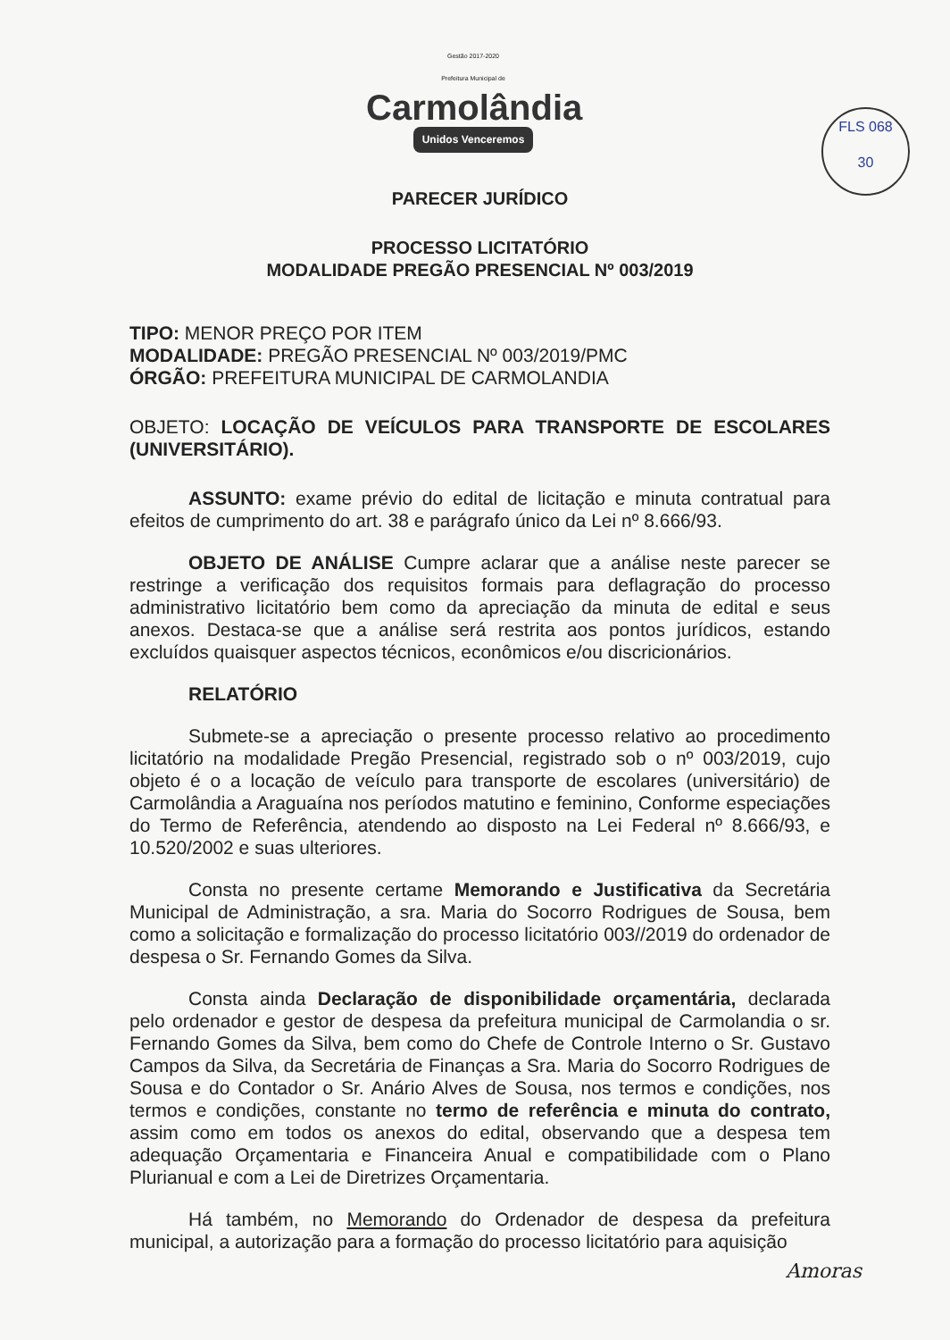Gestão 2017-2020
Prefeitura Municipal de
Carmolândia
Unidos Venceremos
FLS 068
30
PARECER JURÍDICO
PROCESSO LICITATÓRIO
MODALIDADE PREGÃO PRESENCIAL Nº 003/2019
TIPO: MENOR PREÇO POR ITEM
MODALIDADE: PREGÃO PRESENCIAL Nº 003/2019/PMC
ÓRGÃO: PREFEITURA MUNICIPAL DE CARMOLANDIA
OBJETO: LOCAÇÃO DE VEÍCULOS PARA TRANSPORTE DE ESCOLARES (UNIVERSITÁRIO).
ASSUNTO: exame prévio do edital de licitação e minuta contratual para efeitos de cumprimento do art. 38 e parágrafo único da Lei nº 8.666/93.
OBJETO DE ANÁLISE Cumpre aclarar que a análise neste parecer se restringe a verificação dos requisitos formais para deflagração do processo administrativo licitatório bem como da apreciação da minuta de edital e seus anexos. Destaca-se que a análise será restrita aos pontos jurídicos, estando excluídos quaisquer aspectos técnicos, econômicos e/ou discricionários.
RELATÓRIO
Submete-se a apreciação o presente processo relativo ao procedimento licitatório na modalidade Pregão Presencial, registrado sob o nº 003/2019, cujo objeto é o a locação de veículo para transporte de escolares (universitário) de Carmolândia a Araguaína nos períodos matutino e feminino, Conforme especiações do Termo de Referência, atendendo ao disposto na Lei Federal nº 8.666/93, e 10.520/2002 e suas ulteriores.
Consta no presente certame Memorando e Justificativa da Secretária Municipal de Administração, a sra. Maria do Socorro Rodrigues de Sousa, bem como a solicitação e formalização do processo licitatório 003//2019 do ordenador de despesa o Sr. Fernando Gomes da Silva.
Consta ainda Declaração de disponibilidade orçamentária, declarada pelo ordenador e gestor de despesa da prefeitura municipal de Carmolandia o sr. Fernando Gomes da Silva, bem como do Chefe de Controle Interno o Sr. Gustavo Campos da Silva, da Secretária de Finanças a Sra. Maria do Socorro Rodrigues de Sousa e do Contador o Sr. Anário Alves de Sousa, nos termos e condições, nos termos e condições, constante no termo de referência e minuta do contrato, assim como em todos os anexos do edital, observando que a despesa tem adequação Orçamentaria e Financeira Anual e compatibilidade com o Plano Plurianual e com a Lei de Diretrizes Orçamentaria.
Há também, no Memorando do Ordenador de despesa da prefeitura municipal, a autorização para a formação do processo licitatório para aquisição
Amoras